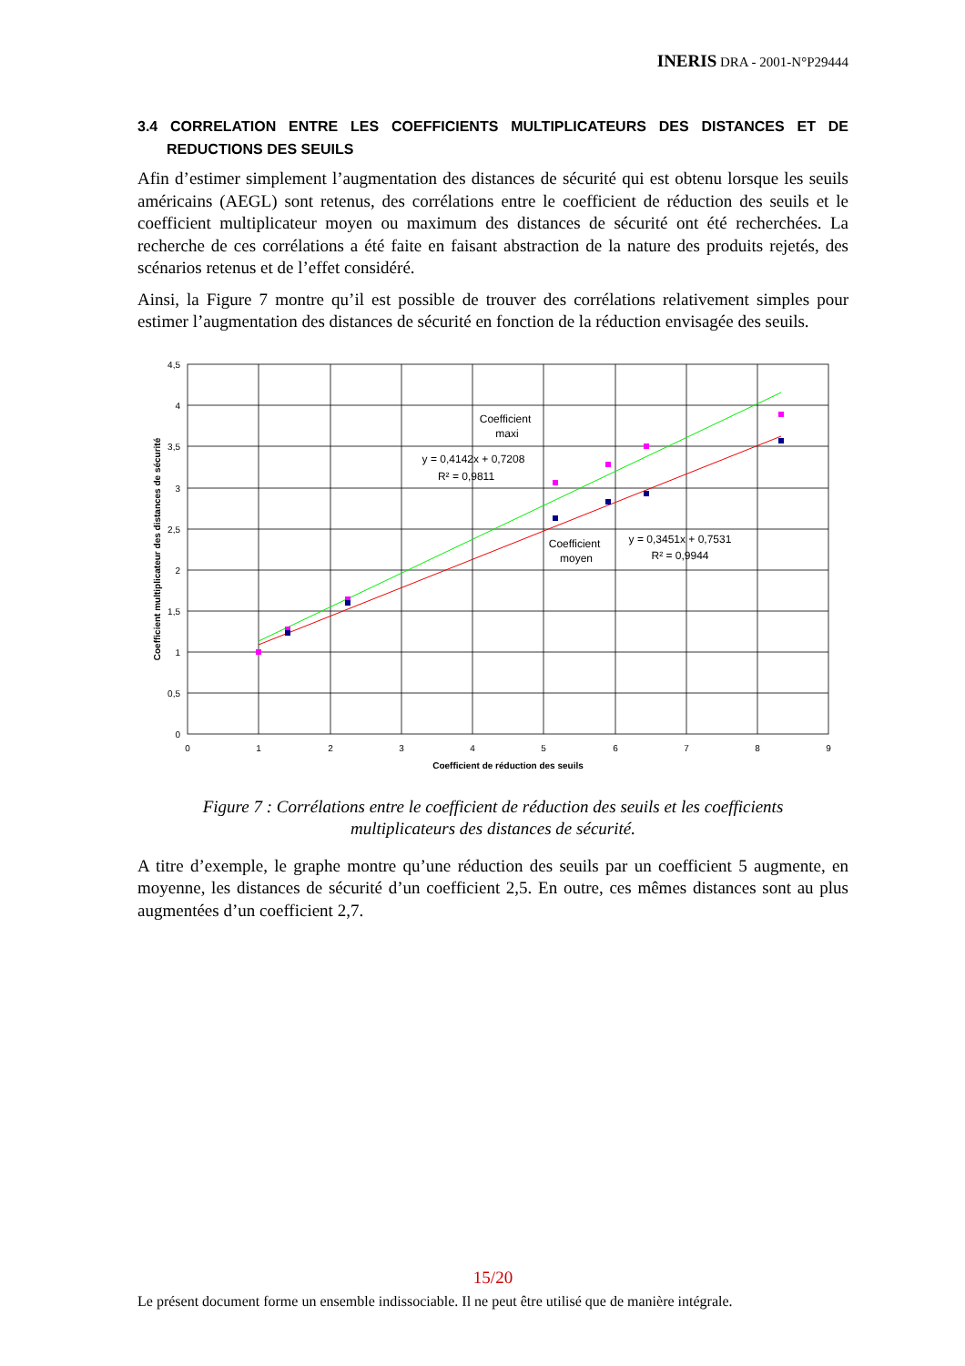INERIS DRA - 2001-N°P29444
3.4 CORRELATION ENTRE LES COEFFICIENTS MULTIPLICATEURS DES DISTANCES ET DE REDUCTIONS DES SEUILS
Afin d’estimer simplement l’augmentation des distances de sécurité qui est obtenu lorsque les seuils américains (AEGL) sont retenus, des corrélations entre le coefficient de réduction des seuils et le coefficient multiplicateur moyen ou maximum des distances de sécurité ont été recherchées. La recherche de ces corrélations a été faite en faisant abstraction de la nature des produits rejetés, des scénarios retenus et de l’effet considéré.
Ainsi, la Figure 7 montre qu’il est possible de trouver des corrélations relativement simples pour estimer l’augmentation des distances de sécurité en fonction de la réduction envisagée des seuils.
4,5
4
3,5
3
2,5
2
1,5
1
0,5
0
0
1
2
3
4
5
6
7
8
9
Coefficient de réduction des seuils
Coefficient multiplicateur des distances de sécurité
Coefficient
maxi
y = 0,4142x + 0,7208
R² = 0,9811
Coefficient
moyen
y = 0,3451x + 0,7531
R² = 0,9944
Figure 7 : Corrélations entre le coefficient de réduction des seuils et les coefficients multiplicateurs des distances de sécurité.
A titre d’exemple, le graphe montre qu’une réduction des seuils par un coefficient 5 augmente, en moyenne, les distances de sécurité d’un coefficient 2,5. En outre, ces mêmes distances sont au plus augmentées d’un coefficient 2,7.
15/20
Le présent document forme un ensemble indissociable. Il ne peut être utilisé que de manière intégrale.